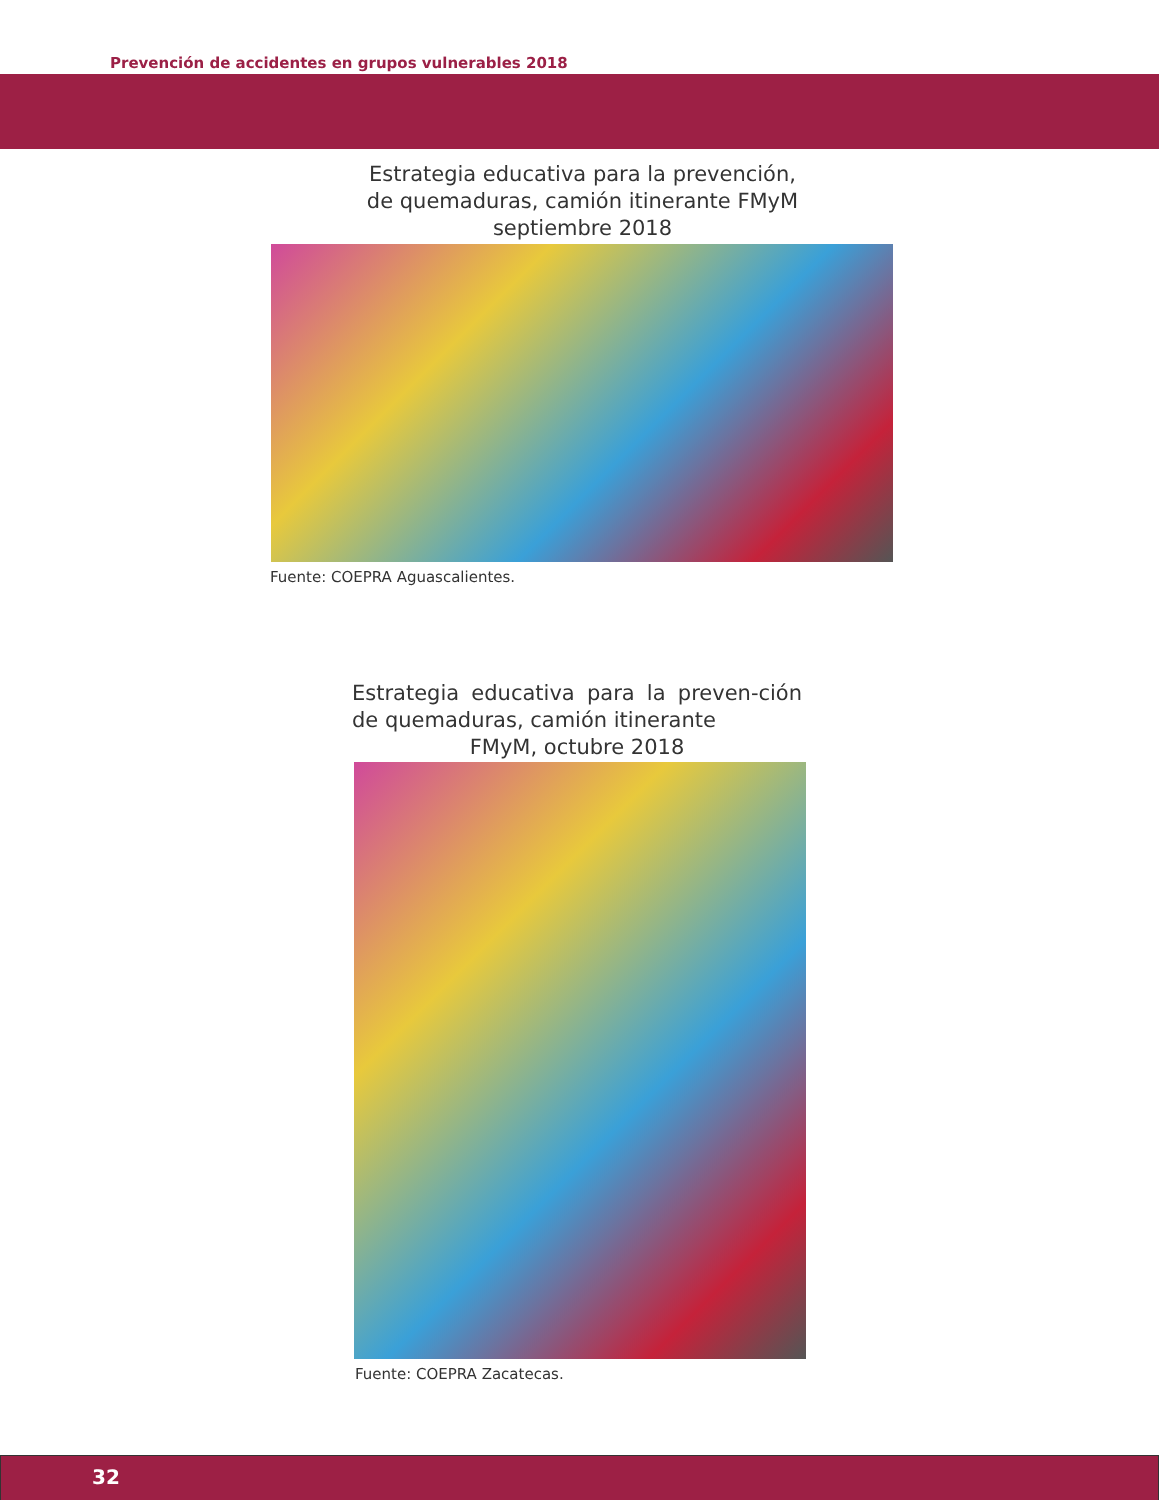Prevención de accidentes en grupos vulnerables 2018
Estrategia educativa para la prevención,
de quemaduras, camión itinerante FMyM
septiembre 2018
Fuente: COEPRA Aguascalientes.
Estrategia educativa para la preven-ción de quemaduras, camión itinerante
FMyM, octubre 2018
Fuente: COEPRA Zacatecas.
32